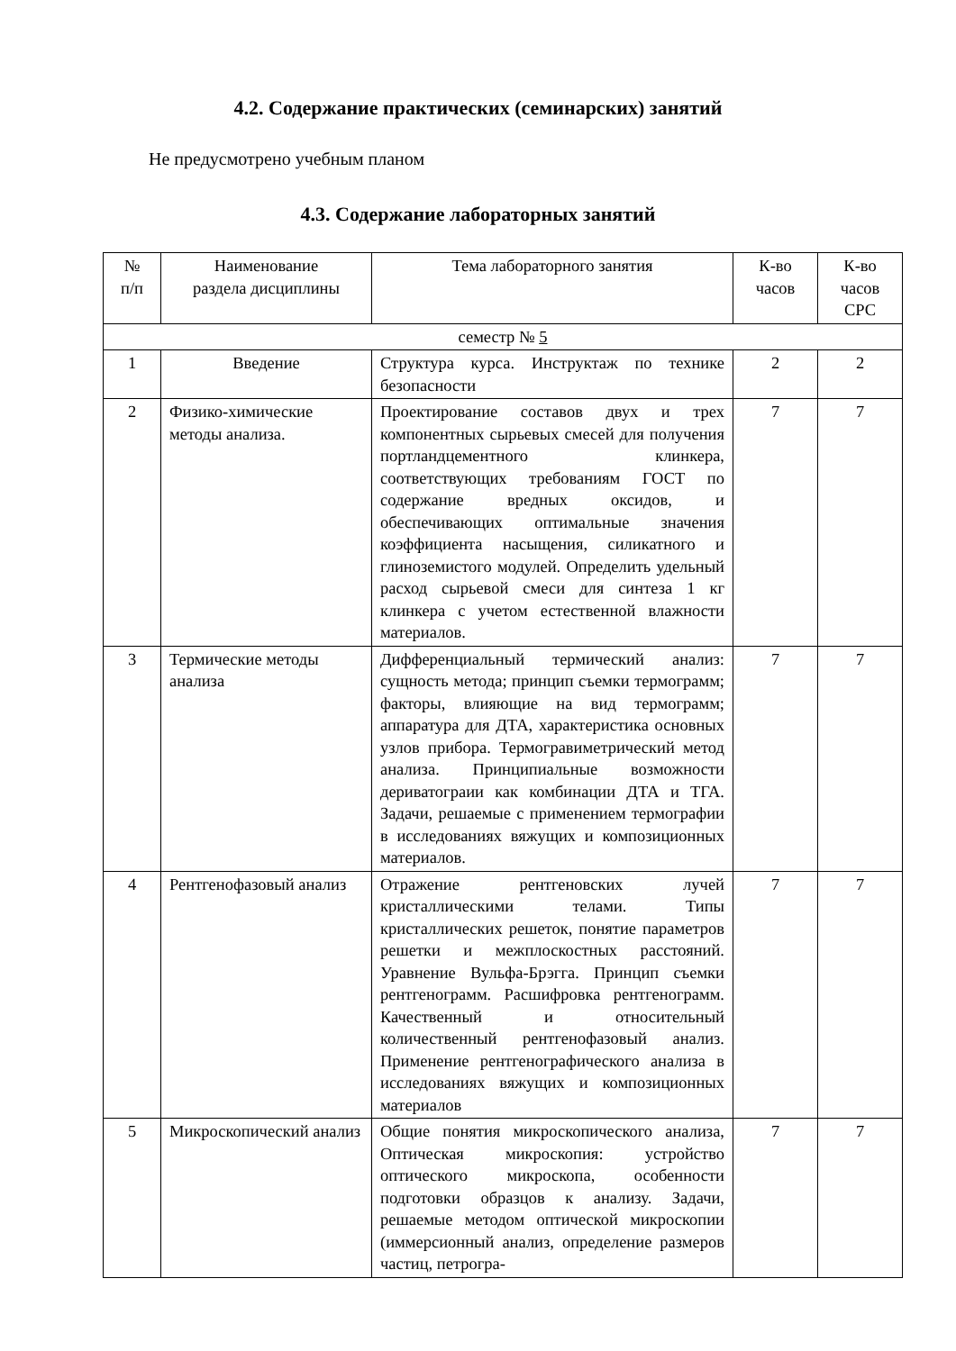4.2. Содержание практических (семинарских) занятий
Не предусмотрено учебным планом
4.3. Содержание лабораторных занятий
| № п/п | Наименование раздела дисциплины | Тема лабораторного занятия | К-во часов | К-во часов СРС |
| --- | --- | --- | --- | --- |
| семестр № 5 | | | | |
| 1 | Введение | Структура курса. Инструктаж по технике безопасности | 2 | 2 |
| 2 | Физико-химические методы анализа. | Проектирование составов двух и трех компонентных сырьевых смесей для получения портландцементного клинкера, соответствующих требованиям ГОСТ по содержание вредных оксидов, и обеспечивающих оптимальные значения коэффициента насыщения, силикатного и глиноземистого модулей. Определить удельный расход сырьевой смеси для синтеза 1 кг клинкера с учетом естественной влажности материалов. | 7 | 7 |
| 3 | Термические методы анализа | Дифференциальный термический анализ: сущность метода; принцип съемки термограмм; факторы, влияющие на вид термограмм; аппаратура для ДТА, характеристика основных узлов прибора. Термогравиметрический метод анализа. Принципиальные возможности дериватограии как комбинации ДТА и ТГА. Задачи, решаемые с применением термографии в исследованиях вяжущих и композиционных материалов. | 7 | 7 |
| 4 | Рентгенофазовый анализ | Отражение рентгеновских лучей кристаллическими телами. Типы кристаллических решеток, понятие параметров решетки и межплоскостных расстояний. Уравнение Вульфа-Брэгга. Принцип съемки рентгенограмм. Расшифровка рентгенограмм. Качественный и относительный количественный рентгенофазовый анализ. Применение рентгенографического анализа в исследованиях вяжущих и композиционных материалов | 7 | 7 |
| 5 | Микроскопический анализ | Общие понятия микроскопического анализа, Оптическая микроскопия: устройство оптического микроскопа, особенности подготовки образцов к анализу. Задачи, решаемые методом оптической микроскопии (иммерсионный анализ, определение размеров частиц, петрогра- | 7 | 7 |